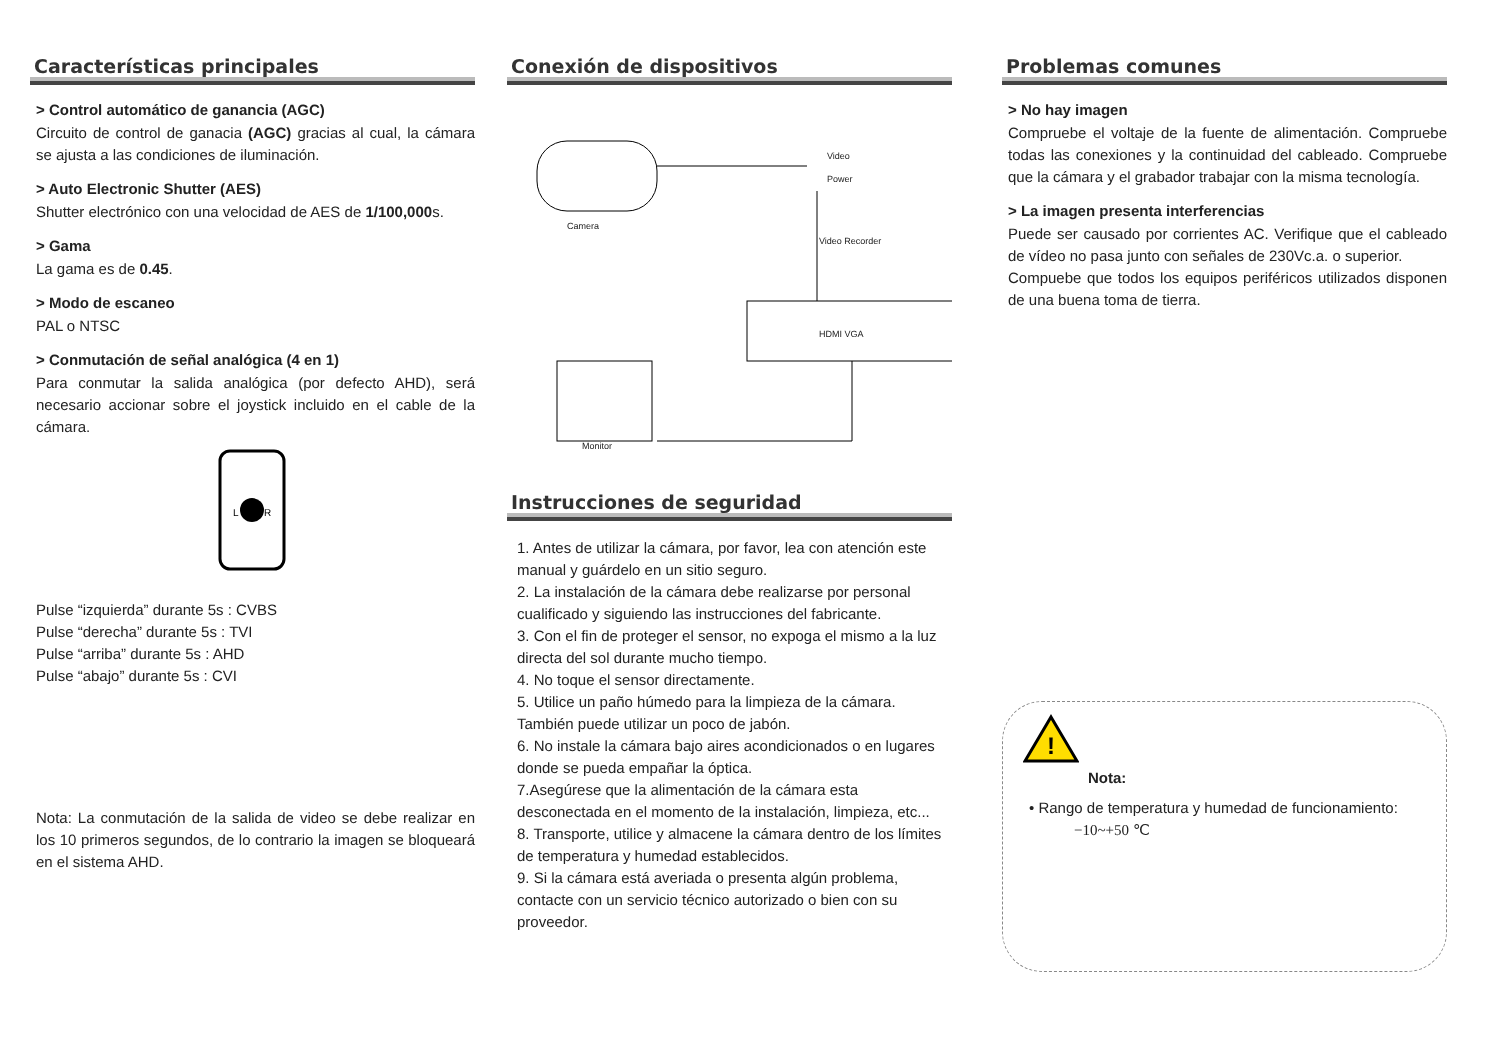Características principales
> Control automático de ganancia (AGC)
Circuito de control de ganacia (AGC) gracias al cual, la cámara se ajusta a las condiciones de iluminación.
> Auto Electronic Shutter (AES)
Shutter electrónico con una velocidad de AES de 1/100,000s.
> Gama
La gama es de 0.45.
> Modo de escaneo
PAL o NTSC
> Conmutación de señal analógica (4 en 1)
Para conmutar la salida analógica (por defecto AHD), será necesario accionar sobre el joystick incluido en el cable de la cámara.
L
R
Pulse “izquierda” durante 5s : CVBS
Pulse “derecha” durante 5s : TVI
Pulse “arriba” durante 5s : AHD
Pulse “abajo” durante 5s : CVI
Nota: La conmutación de la salida de video se debe realizar en los 10 primeros segundos, de lo contrario la imagen se bloqueará en el sistema AHD.
Conexión de dispositivos
Video
Power
Camera
Video Recorder
HDMI VGA
Monitor
Instrucciones de seguridad
1. Antes de utilizar la cámara, por favor, lea con atención este manual y guárdelo en un sitio seguro.
2. La instalación de la cámara debe realizarse por personal cualificado y siguiendo las instrucciones del fabricante.
3. Con el fin de proteger el sensor, no expoga el mismo a la luz directa del sol durante mucho tiempo.
4. No toque el sensor directamente.
5. Utilice un paño húmedo para la limpieza de la cámara. También puede utilizar un poco de jabón.
6. No instale la cámara bajo aires acondicionados o en lugares donde se pueda empañar la óptica.
7.Asegúrese que la alimentación de la cámara esta desconectada en el momento de la instalación, limpieza, etc...
8. Transporte, utilice y almacene la cámara dentro de los límites de temperatura y humedad establecidos.
9. Si la cámara está averiada o presenta algún problema, contacte con un servicio técnico autorizado o bien con su proveedor.
Problemas comunes
> No hay imagen
Compruebe el voltaje de la fuente de alimentación. Compruebe todas las conexiones y la continuidad del cableado. Compruebe que la cámara y el grabador trabajar con la misma tecnología.
> La imagen presenta interferencias
Puede ser causado por corrientes AC. Verifique que el cableado de vídeo no pasa junto con señales de 230Vc.a. o superior.
Compuebe que todos los equipos periféricos utilizados disponen de una buena toma de tierra.
!
Nota:
• Rango de temperatura y humedad de funcionamiento:
−10~+50 ℃